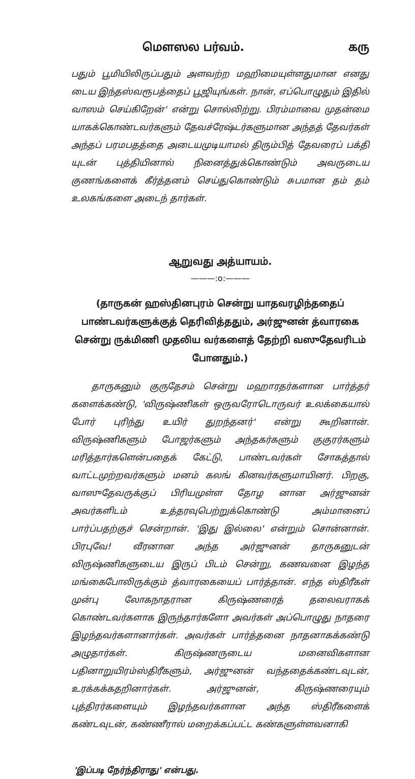மௌஸல பர்வம். கரு
பதும் பூமியிலிருப்பதும் அளவற்ற மஹிமையுள்ளதுமான எனது டைய இந்தஸ்வரூபத்தைப் பூஜியுங்கள். நான், எப்பொழுதும் இதில் வாஸம் செய்கிறேன்' என்று சொல்லிற்று. பிரம்மாவை முதன்மை யாகக்கொண்டவர்களும் தேவச்ரேஷ்டர்களுமான அந்தத் தேவர்கள் அந்தப் பரமபதத்தை அடையமுடியாமல் திரும்பித் தேவரைப் பக்தி யுடன் புத்தியினால் நினைத்துக்கொண்டும் அவருடைய குணங்களைக் கீர்த்தனம் செய்துகொண்டும் சுபமான தம் தம் உலகங்களை அடைந் தார்கள்.
ஆறுவது அத்யாயம்.
———:o:———
(தாருகன் ஹஸ்தினபுரம் சென்று யாதவரழிந்ததைப் பாண்டவர்களுக்குத் தெரிவித்ததும், அர்ஜுனன் த்வாரகை சென்று ருக்மிணி முதலிய வர்களைத் தேற்றி வஸுதேவரிடம் போனதும்.)
தாருகனும் குருதேசம் சென்று மஹாரதர்களான பார்த்தர் களைக்கண்டு, 'விருஷ்ணிகள் ஒருவரோடொருவர் உலக்கையால் போர் புரிந்து உயிர் துறந்தனர்' என்று கூறினான். விருஷ்ணிகளும் போஜர்களும் அந்தகர்களும் குகுரர்களும் மரித்தார்களென்பதைக் கேட்டு, பாண்டவர்கள் சோகத்தால் வாட்டமுற்றவர்களும் மனம் கலங் கினவர்களுமாயினர். பிறகு, வாஸுதேவருக்குப் பிரியமுள்ள தோழ னான அர்ஜுனன் அவர்களிடம் உத்தரவுபெற்றுக்கொண்டு அம்மானைப் பார்ப்பதற்குச் சென்றான். 'இது இல்லை' என்றும் சொன்னான். பிரபுவே! வீரனான அந்த அர்ஜுனன் தாருகனுடன் விருஷ்ணிகளுடைய இருப் பிடம் சென்று, கணவனை இழந்த மங்கைபோலிருக்கும் த்வாரகையைப் பார்த்தான். எந்த ஸ்திரீகள் முன்பு லோகநாதரான கிருஷ்ணரைத் தலைவராகக் கொண்டவர்களாக இருந்தார்களோ அவர்கள் அப்பொழுது நாதரை இழந்தவர்களானார்கள். அவர்கள் பார்த்தனை நாதனாகக்கண்டு அழுதார்கள். கிருஷ்ணருடைய மனைவிகளான பதினாறுயிரம்ஸ்திரீகளும், அர்ஜுனன் வந்ததைக்கண்டவுடன், உரக்கக்கதறினார்கள். அர்ஜுனன், கிருஷ்ணரையும் புத்திரர்களையும் இழந்தவர்களான அந்த ஸ்திரீகளைக் கண்டவுடன், கண்ணீரால் மறைக்கப்பட்ட கண்களுள்ளவனாகி
'இப்படி நேர்ந்திராது' என்பது.